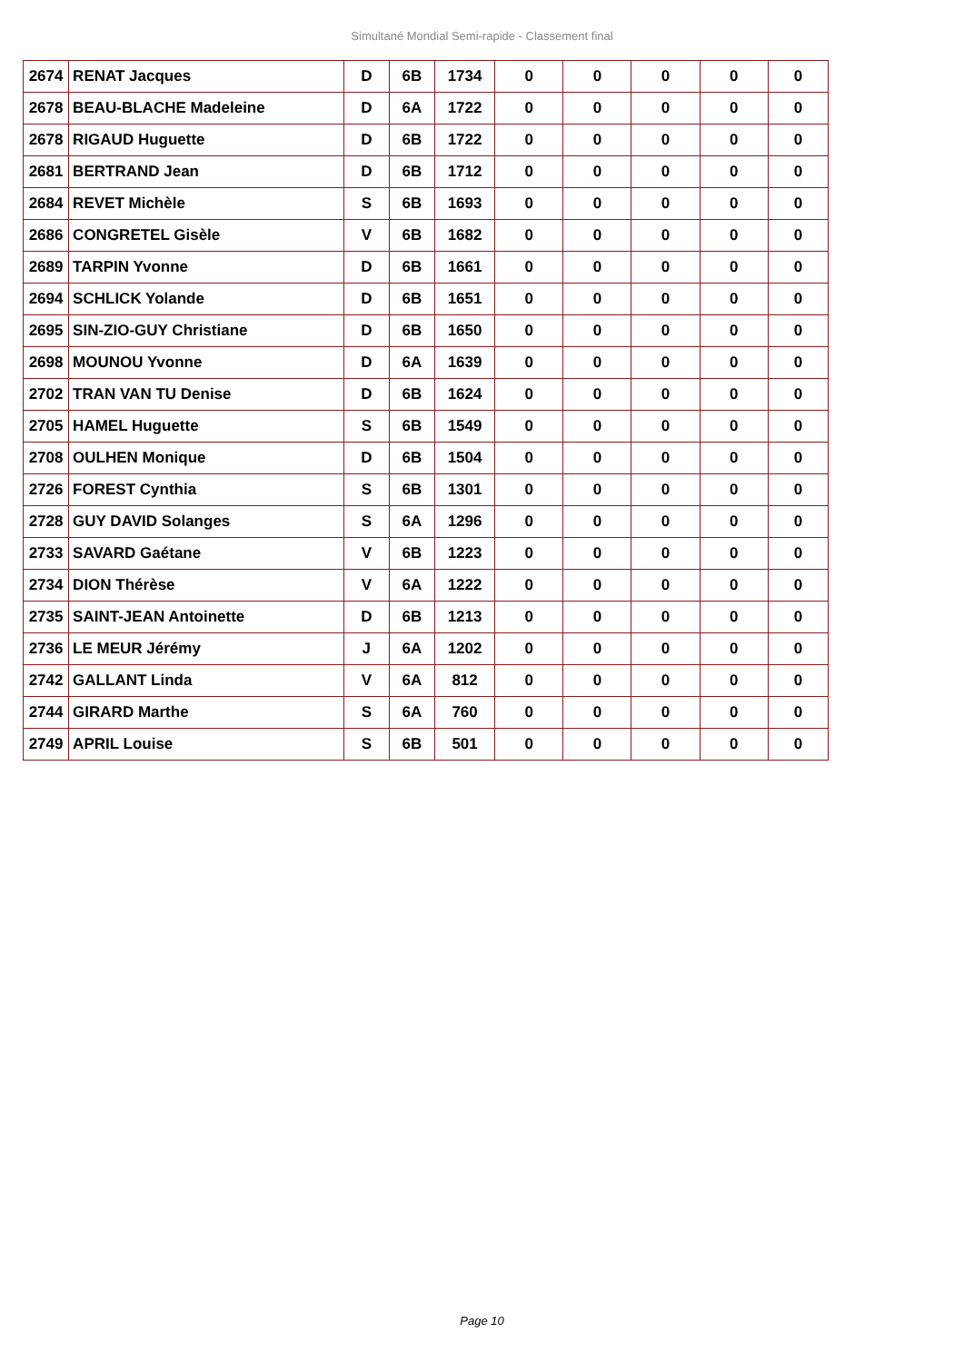Simultané Mondial Semi-rapide - Classement final
| 2674 | RENAT Jacques | D | 6B | 1734 | 0 | 0 | 0 | 0 | 0 |
| 2678 | BEAU-BLACHE Madeleine | D | 6A | 1722 | 0 | 0 | 0 | 0 | 0 |
| 2678 | RIGAUD Huguette | D | 6B | 1722 | 0 | 0 | 0 | 0 | 0 |
| 2681 | BERTRAND Jean | D | 6B | 1712 | 0 | 0 | 0 | 0 | 0 |
| 2684 | REVET Michèle | S | 6B | 1693 | 0 | 0 | 0 | 0 | 0 |
| 2686 | CONGRETEL Gisèle | V | 6B | 1682 | 0 | 0 | 0 | 0 | 0 |
| 2689 | TARPIN Yvonne | D | 6B | 1661 | 0 | 0 | 0 | 0 | 0 |
| 2694 | SCHLICK Yolande | D | 6B | 1651 | 0 | 0 | 0 | 0 | 0 |
| 2695 | SIN-ZIO-GUY Christiane | D | 6B | 1650 | 0 | 0 | 0 | 0 | 0 |
| 2698 | MOUNOU Yvonne | D | 6A | 1639 | 0 | 0 | 0 | 0 | 0 |
| 2702 | TRAN VAN TU Denise | D | 6B | 1624 | 0 | 0 | 0 | 0 | 0 |
| 2705 | HAMEL Huguette | S | 6B | 1549 | 0 | 0 | 0 | 0 | 0 |
| 2708 | OULHEN Monique | D | 6B | 1504 | 0 | 0 | 0 | 0 | 0 |
| 2726 | FOREST Cynthia | S | 6B | 1301 | 0 | 0 | 0 | 0 | 0 |
| 2728 | GUY DAVID Solanges | S | 6A | 1296 | 0 | 0 | 0 | 0 | 0 |
| 2733 | SAVARD Gaétane | V | 6B | 1223 | 0 | 0 | 0 | 0 | 0 |
| 2734 | DION Thérèse | V | 6A | 1222 | 0 | 0 | 0 | 0 | 0 |
| 2735 | SAINT-JEAN Antoinette | D | 6B | 1213 | 0 | 0 | 0 | 0 | 0 |
| 2736 | LE MEUR Jérémy | J | 6A | 1202 | 0 | 0 | 0 | 0 | 0 |
| 2742 | GALLANT Linda | V | 6A | 812 | 0 | 0 | 0 | 0 | 0 |
| 2744 | GIRARD Marthe | S | 6A | 760 | 0 | 0 | 0 | 0 | 0 |
| 2749 | APRIL Louise | S | 6B | 501 | 0 | 0 | 0 | 0 | 0 |
Page 10